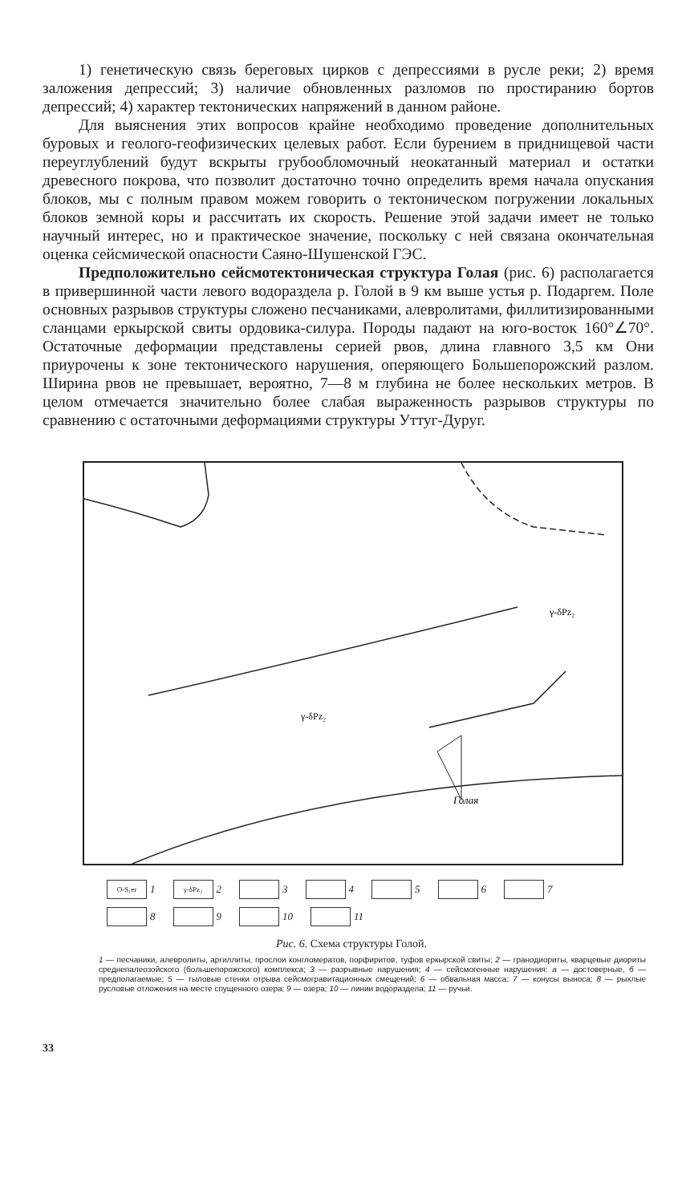1) генетическую связь береговых цирков с депрессиями в русле реки; 2) время заложения депрессий; 3) наличие обновленных разломов по простиранию бортов депрессий; 4) характер тектонических напряжений в данном районе.
Для выяснения этих вопросов крайне необходимо проведение дополнительных буровых и геолого-геофизических целевых работ. Если бурением в приднищевой части переуглублений будут вскрыты грубообломочный неокатанный материал и остатки древесного покрова, что позволит достаточно точно определить время начала опускания блоков, мы с полным правом можем говорить о тектоническом погружении локальных блоков земной коры и рассчитать их скорость. Решение этой задачи имеет не только научный интерес, но и практическое значение, поскольку с ней связана окончательная оценка сейсмической опасности Саяно-Шушенской ГЭС.
Предположительно сейсмотектоническая структура Голая (рис. 6) располагается в привершинной части левого водораздела р. Голой в 9 км выше устья р. Подаргем. Поле основных разрывов структуры сложено песчаниками, алевролитами, филлитизированными сланцами еркырской свиты ордовика-силура. Породы падают на юго-восток 160°∠70°. Остаточные деформации представлены серией рвов, длина главного 3,5 км Они приурочены к зоне тектонического нарушения, оперяющего Большепорожский разлом. Ширина рвов не превышает, вероятно, 7—8 м глубина не более нескольких метров. В целом отмечается значительно более слабая выраженность разрывов структуры по сравнению с остаточными деформациями структуры Уттуг-Дуруг.
Голая
γ-δPz₂
γ-δPz₂
O-S₁er 1 γ-δPz₂ 2 3 4 5 6 7 8 9 10 11
Рис. 6. Схема структуры Голой.
1 — песчаники, алевролиты, аргиллиты, прослои конгломератов, порфиритов, туфов еркырской свиты; 2 — гранодиориты, кварцевые диориты среднепалеозойского (большепорожского) комплекса; 3 — разрывные нарушения; 4 — сейсмогенные нарушения: а — достоверные, б — предполагаемые; 5 — тыловые стенки отрыва сейсмогравитационных смещений; 6 — обвальная масса; 7 — конусы выноса; 8 — рыхлые русловые отложения на месте спущенного озера; 9 — озера; 10 — линии водораздела; 11 — ручьи.
33